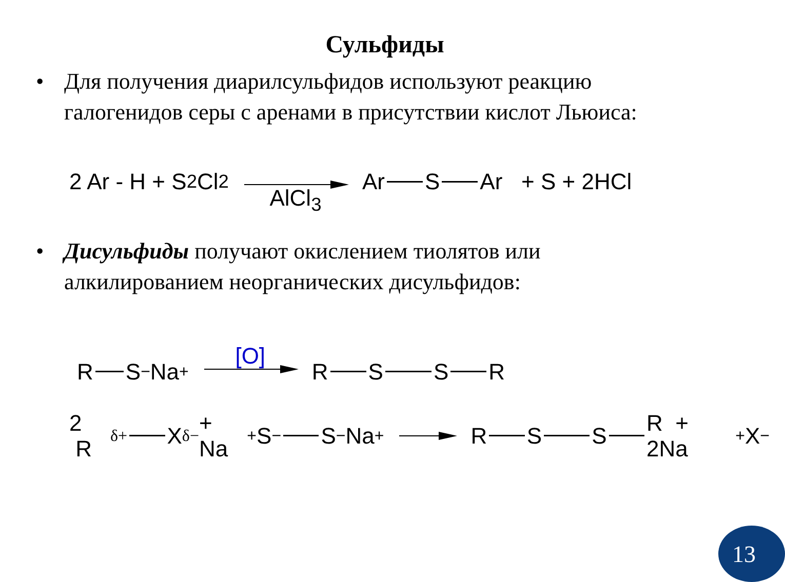Сульфиды
• Для получения диарилсульфидов используют реакцию галогенидов серы с аренами в присутствии кислот Льюиса:
2 Ar - H + S<sub>2</sub>Cl<sub>2</sub> AlCl<sub>3</sub> Ar S Ar + S + 2HCl
• Дисульфиды получают окислением тиолятов или алкилированием неорганических дисульфидов:
R S<sup>−</sup> Na<sup>+</sup> [O] R S S R
2 R<sup>δ+</sup> X<sup>δ−</sup> + Na<sup>+</sup> S<sup>−</sup> S<sup>−</sup> Na<sup>+</sup> R S S R + 2Na<sup>+</sup> X<sup>−</sup>
13